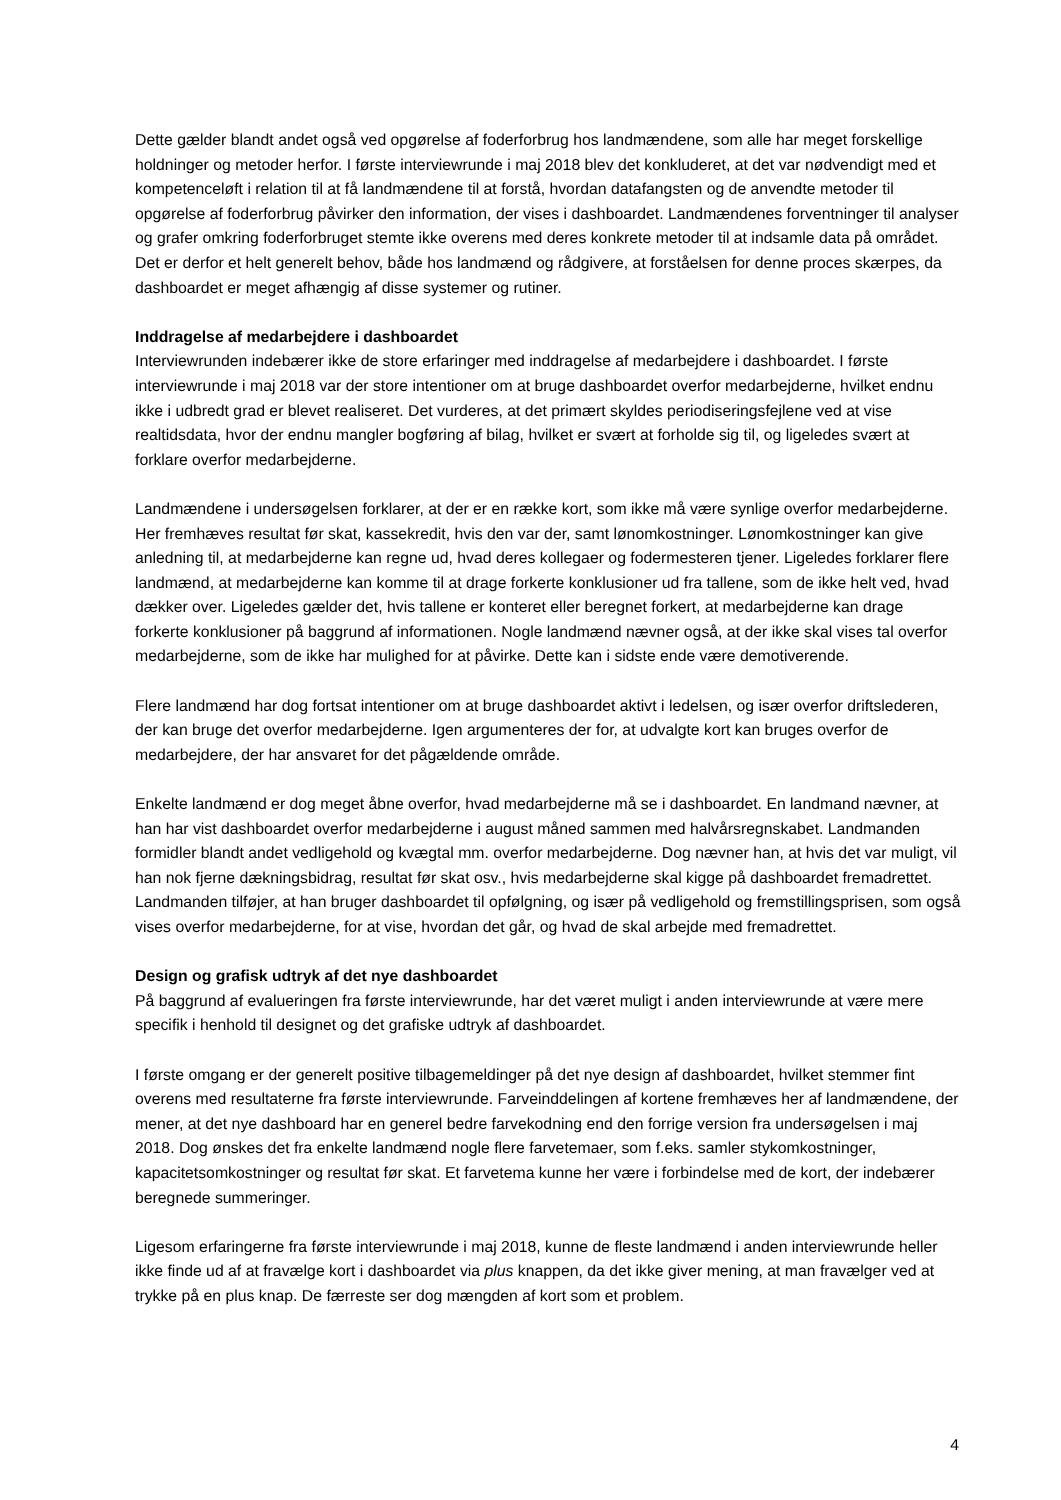Dette gælder blandt andet også ved opgørelse af foderforbrug hos landmændene, som alle har meget forskellige holdninger og metoder herfor. I første interviewrunde i maj 2018 blev det konkluderet, at det var nødvendigt med et kompetenceløft i relation til at få landmændene til at forstå, hvordan datafangsten og de anvendte metoder til opgørelse af foderforbrug påvirker den information, der vises i dashboardet. Landmændenes forventninger til analyser og grafer omkring foderforbruget stemte ikke overens med deres konkrete metoder til at indsamle data på området. Det er derfor et helt generelt behov, både hos landmænd og rådgivere, at forståelsen for denne proces skærpes, da dashboardet er meget afhængig af disse systemer og rutiner.
Inddragelse af medarbejdere i dashboardet
Interviewrunden indebærer ikke de store erfaringer med inddragelse af medarbejdere i dashboardet. I første interviewrunde i maj 2018 var der store intentioner om at bruge dashboardet overfor medarbejderne, hvilket endnu ikke i udbredt grad er blevet realiseret. Det vurderes, at det primært skyldes periodiseringsfejlene ved at vise realtidsdata, hvor der endnu mangler bogføring af bilag, hvilket er svært at forholde sig til, og ligeledes svært at forklare overfor medarbejderne.
Landmændene i undersøgelsen forklarer, at der er en række kort, som ikke må være synlige overfor medarbejderne. Her fremhæves resultat før skat, kassekredit, hvis den var der, samt lønomkostninger. Lønomkostninger kan give anledning til, at medarbejderne kan regne ud, hvad deres kollegaer og fodermesteren tjener. Ligeledes forklarer flere landmænd, at medarbejderne kan komme til at drage forkerte konklusioner ud fra tallene, som de ikke helt ved, hvad dækker over. Ligeledes gælder det, hvis tallene er konteret eller beregnet forkert, at medarbejderne kan drage forkerte konklusioner på baggrund af informationen. Nogle landmænd nævner også, at der ikke skal vises tal overfor medarbejderne, som de ikke har mulighed for at påvirke. Dette kan i sidste ende være demotiverende.
Flere landmænd har dog fortsat intentioner om at bruge dashboardet aktivt i ledelsen, og især overfor driftslederen, der kan bruge det overfor medarbejderne. Igen argumenteres der for, at udvalgte kort kan bruges overfor de medarbejdere, der har ansvaret for det pågældende område.
Enkelte landmænd er dog meget åbne overfor, hvad medarbejderne må se i dashboardet. En landmand nævner, at han har vist dashboardet overfor medarbejderne i august måned sammen med halvårsregnskabet. Landmanden formidler blandt andet vedligehold og kvægtal mm. overfor medarbejderne. Dog nævner han, at hvis det var muligt, vil han nok fjerne dækningsbidrag, resultat før skat osv., hvis medarbejderne skal kigge på dashboardet fremadrettet. Landmanden tilføjer, at han bruger dashboardet til opfølgning, og især på vedligehold og fremstillingsprisen, som også vises overfor medarbejderne, for at vise, hvordan det går, og hvad de skal arbejde med fremadrettet.
Design og grafisk udtryk af det nye dashboardet
På baggrund af evalueringen fra første interviewrunde, har det været muligt i anden interviewrunde at være mere specifik i henhold til designet og det grafiske udtryk af dashboardet.
I første omgang er der generelt positive tilbagemeldinger på det nye design af dashboardet, hvilket stemmer fint overens med resultaterne fra første interviewrunde. Farveinddelingen af kortene fremhæves her af landmændene, der mener, at det nye dashboard har en generel bedre farvekodning end den forrige version fra undersøgelsen i maj 2018. Dog ønskes det fra enkelte landmænd nogle flere farvetemaer, som f.eks. samler stykomkostninger, kapacitetsomkostninger og resultat før skat. Et farvetema kunne her være i forbindelse med de kort, der indebærer beregnede summeringer.
Ligesom erfaringerne fra første interviewrunde i maj 2018, kunne de fleste landmænd i anden interviewrunde heller ikke finde ud af at fravælge kort i dashboardet via plus knappen, da det ikke giver mening, at man fravælger ved at trykke på en plus knap. De færreste ser dog mængden af kort som et problem.
4